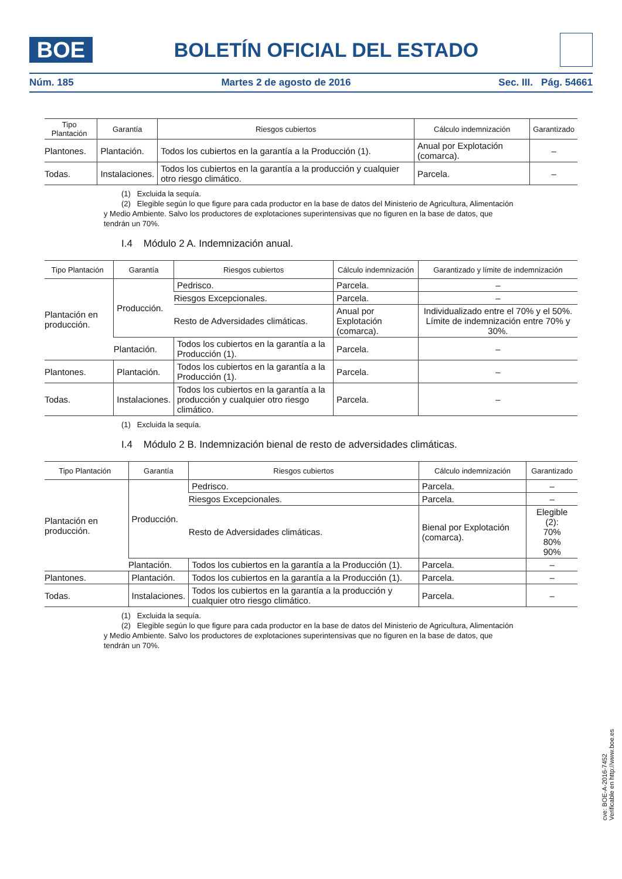BOE
BOLETÍN OFICIAL DEL ESTADO
Núm. 185 Martes 2 de agosto de 2016 Sec. III. Pág. 54661
| Tipo Plantación | Garantía | Riesgos cubiertos | Cálculo indemnización | Garantizado |
| --- | --- | --- | --- | --- |
| Plantones. | Plantación. | Todos los cubiertos en la garantía a la Producción (1). | Anual por Explotación (comarca). | – |
| Todas. | Instalaciones. | Todos los cubiertos en la garantía a la producción y cualquier otro riesgo climático. | Parcela. | – |
(1) Excluida la sequía.
(2) Elegible según lo que figure para cada productor en la base de datos del Ministerio de Agricultura, Alimentación y Medio Ambiente. Salvo los productores de explotaciones superintensivas que no figuren en la base de datos, que tendrán un 70%.
I.4 Módulo 2 A. Indemnización anual.
| Tipo Plantación | Garantía | Riesgos cubiertos | Cálculo indemnización | Garantizado y límite de indemnización |
| --- | --- | --- | --- | --- |
| Plantación en producción. | Producción. | Pedrisco. | Parcela. | – |
| | | Riesgos Excepcionales. | Parcela. | – |
| | | Resto de Adversidades climáticas. | Anual por Explotación (comarca). | Individualizado entre el 70% y el 50%. Límite de indemnización entre 70% y 30%. |
| | Plantación. | Todos los cubiertos en la garantía a la Producción (1). | Parcela. | – |
| Plantones. | Plantación. | Todos los cubiertos en la garantía a la Producción (1). | Parcela. | – |
| Todas. | Instalaciones. | Todos los cubiertos en la garantía a la producción y cualquier otro riesgo climático. | Parcela. | – |
(1) Excluida la sequía.
I.4 Módulo 2 B. Indemnización bienal de resto de adversidades climáticas.
| Tipo Plantación | Garantía | Riesgos cubiertos | Cálculo indemnización | Garantizado |
| --- | --- | --- | --- | --- |
| Plantación en producción. | Producción. | Pedrisco. | Parcela. | – |
| | | Riesgos Excepcionales. | Parcela. | – |
| | | Resto de Adversidades climáticas. | Bienal por Explotación (comarca). | Elegible (2): 70% 80% 90% |
| | Plantación. | Todos los cubiertos en la garantía a la Producción (1). | Parcela. | – |
| Plantones. | Plantación. | Todos los cubiertos en la garantía a la Producción (1). | Parcela. | – |
| Todas. | Instalaciones. | Todos los cubiertos en la garantía a la producción y cualquier otro riesgo climático. | Parcela. | – |
(1) Excluida la sequía.
(2) Elegible según lo que figure para cada productor en la base de datos del Ministerio de Agricultura, Alimentación y Medio Ambiente. Salvo los productores de explotaciones superintensivas que no figuren en la base de datos, que tendrán un 70%.
cve: BOE-A-2016-7452
Verificable en http://www.boe.es